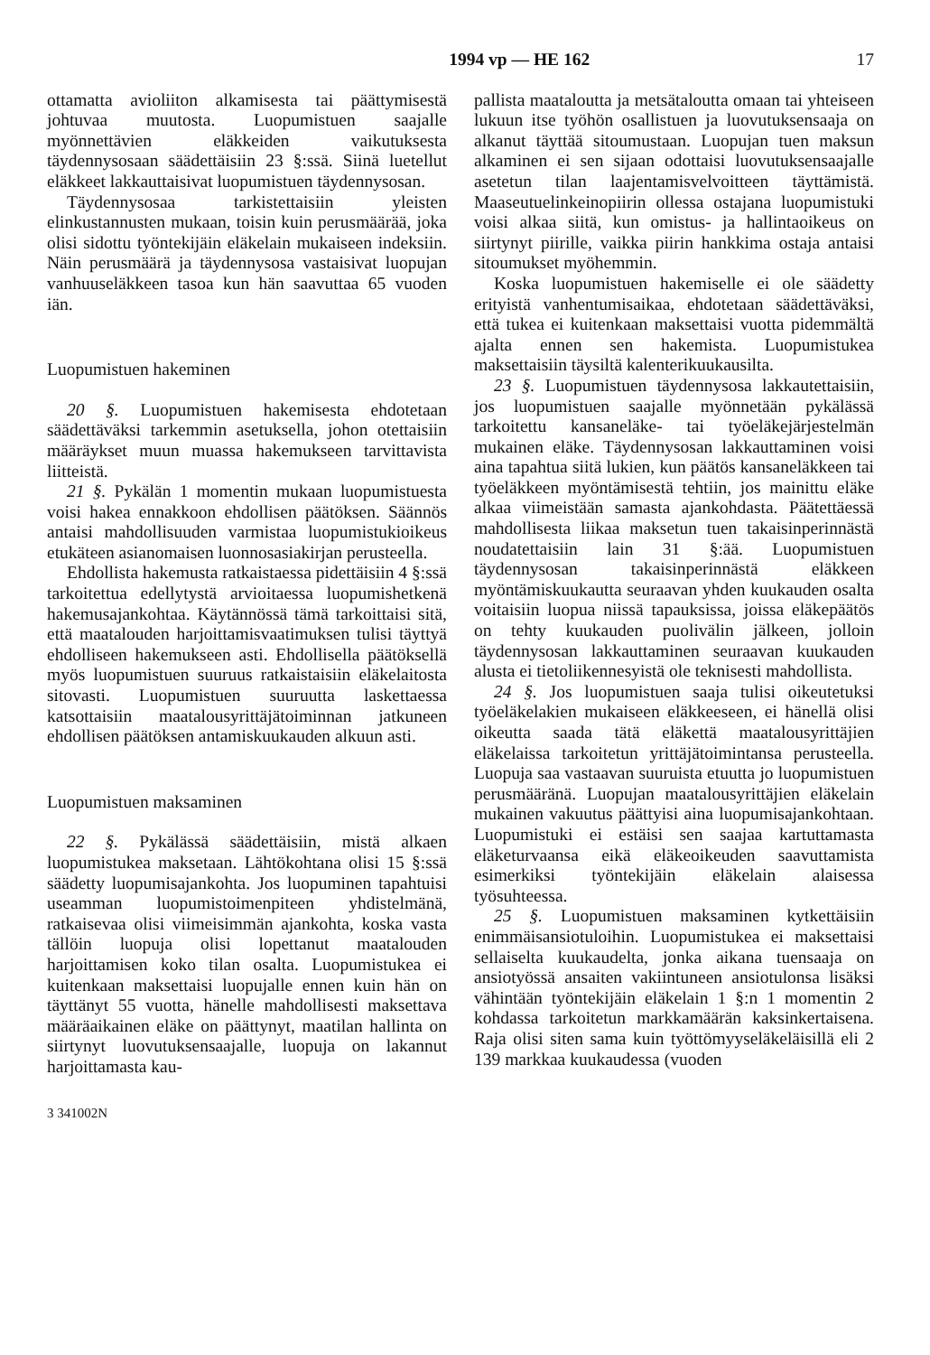1994 vp — HE 162 17
ottamatta avioliiton alkamisesta tai päättymisestä johtuvaa muutosta. Luopumistuen saajalle myönnettävien eläkkeiden vaikutuksesta täydennysosaan säädettäisiin 23 §:ssä. Siinä luetellut eläkkeet lakkauttaisivat luopumistuen täydennysosan.
Täydennysosaa tarkistettaisiin yleisten elinkustannusten mukaan, toisin kuin perusmäärää, joka olisi sidottu työntekijäin eläkelain mukaiseen indeksiin. Näin perusmäärä ja täydennysosa vastaisivat luopujan vanhuuseläkkeen tasoa kun hän saavuttaa 65 vuoden iän.
Luopumistuen hakeminen
20 §. Luopumistuen hakemisesta ehdotetaan säädettäväksi tarkemmin asetuksella, johon otettaisiin määräykset muun muassa hakemukseen tarvittavista liitteistä.
21 §. Pykälän 1 momentin mukaan luopumistuesta voisi hakea ennakkoon ehdollisen päätöksen. Säännös antaisi mahdollisuuden varmistaa luopumistukioikeus etukäteen asianomaisen luonnosasiakirjan perusteella.
Ehdollista hakemusta ratkaistaessa pidettäisiin 4 §:ssä tarkoitettua edellytystä arvioitaessa luopumishetkenä hakemusajankohtaa. Käytännössä tämä tarkoittaisi sitä, että maatalouden harjoittamisvaatimuksen tulisi täyttyä ehdolliseen hakemukseen asti. Ehdollisella päätöksellä myös luopumistuen suuruus ratkaistaisiin eläkelaitosta sitovasti. Luopumistuen suuruutta laskettaessa katsottaisiin maatalousyrittäjätoiminnan jatkuneen ehdollisen päätöksen antamiskuukauden alkuun asti.
Luopumistuen maksaminen
22 §. Pykälässä säädettäisiin, mistä alkaen luopumistukea maksetaan. Lähtökohtana olisi 15 §:ssä säädetty luopumisajankohta. Jos luopuminen tapahtuisi useamman luopumistoimenpiteen yhdistelmänä, ratkaisevaa olisi viimeisimmän ajankohta, koska vasta tällöin luopuja olisi lopettanut maatalouden harjoittamisen koko tilan osalta. Luopumistukea ei kuitenkaan maksettaisi luopujalle ennen kuin hän on täyttänyt 55 vuotta, hänelle mahdollisesti maksettava määräaikainen eläke on päättynyt, maatilan hallinta on siirtynyt luovutuksensaajalle, luopuja on lakannut harjoittamasta kau-
3 341002N
pallista maataloutta ja metsätaloutta omaan tai yhteiseen lukuun itse työhön osallistuen ja luovutuksensaaja on alkanut täyttää sitoumustaan. Luopujan tuen maksun alkaminen ei sen sijaan odottaisi luovutuksensaajalle asetetun tilan laajentamisvelvoitteen täyttämistä. Maaseutuelinkeinopiirin ollessa ostajana luopumistuki voisi alkaa siitä, kun omistus- ja hallintaoikeus on siirtynyt piirille, vaikka piirin hankkima ostaja antaisi sitoumukset myöhemmin.
Koska luopumistuen hakemiselle ei ole säädetty erityistä vanhentumisaikaa, ehdotetaan säädettäväksi, että tukea ei kuitenkaan maksettaisi vuotta pidemmältä ajalta ennen sen hakemista. Luopumistukea maksettaisiin täysiltä kalenterikuukausilta.
23 §. Luopumistuen täydennysosa lakkautettaisiin, jos luopumistuen saajalle myönnetään pykälässä tarkoitettu kansaneläke- tai työeläkejärjestelmän mukainen eläke. Täydennysosan lakkauttaminen voisi aina tapahtua siitä lukien, kun päätös kansaneläkkeen tai työeläkkeen myöntämisestä tehtiin, jos mainittu eläke alkaa viimeistään samasta ajankohdasta. Päätettäessä mahdollisesta liikaa maksetun tuen takaisinperinnästä noudatettaisiin lain 31 §:ää. Luopumistuen täydennysosan takaisinperinnästä eläkkeen myöntämiskuukautta seuraavan yhden kuukauden osalta voitaisiin luopua niissä tapauksissa, joissa eläkepäätös on tehty kuukauden puolivälin jälkeen, jolloin täydennysosan lakkauttaminen seuraavan kuukauden alusta ei tietoliikennesyistä ole teknisesti mahdollista.
24 §. Jos luopumistuen saaja tulisi oikeutetuksi työeläkelakien mukaiseen eläkkeeseen, ei hänellä olisi oikeutta saada tätä eläkettä maatalousyrittäjien eläkelaissa tarkoitetun yrittäjätoimintansa perusteella. Luopuja saa vastaavan suuruista etuutta jo luopumistuen perusmääränä. Luopujan maatalousyrittäjien eläkelain mukainen vakuutus päättyisi aina luopumisajankohtaan. Luopumistuki ei estäisi sen saajaa kartuttamasta eläketurvaansa eikä eläkeoikeuden saavuttamista esimerkiksi työntekijäin eläkelain alaisessa työsuhteessa.
25 §. Luopumistuen maksaminen kytkettäisiin enimmäisansiotuloihin. Luopumistukea ei maksettaisi sellaiselta kuukaudelta, jonka aikana tuensaaja on ansiotyössä ansaiten vakiintuneen ansiotulonsa lisäksi vähintään työntekijäin eläkelain 1 §:n 1 momentin 2 kohdassa tarkoitetun markkamäärän kaksinkertaisena. Raja olisi siten sama kuin työttömyyseläkeläisillä eli 2 139 markkaa kuukaudessa (vuoden